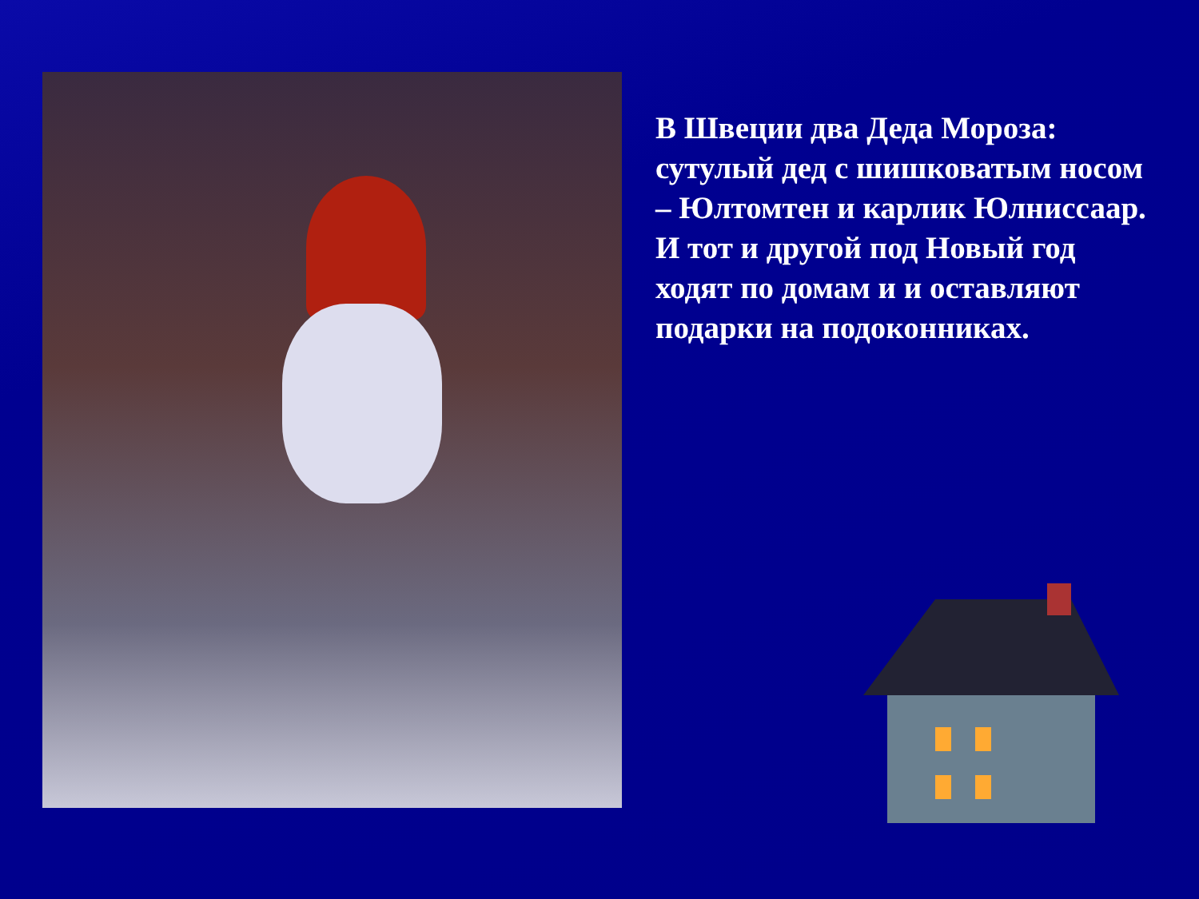В Швеции два Деда Мороза: сутулый дед с шишковатым носом – Юлтомтен и карлик Юлниссаар. И тот и другой под Новый год ходят по домам и и оставляют подарки на подоконниках.